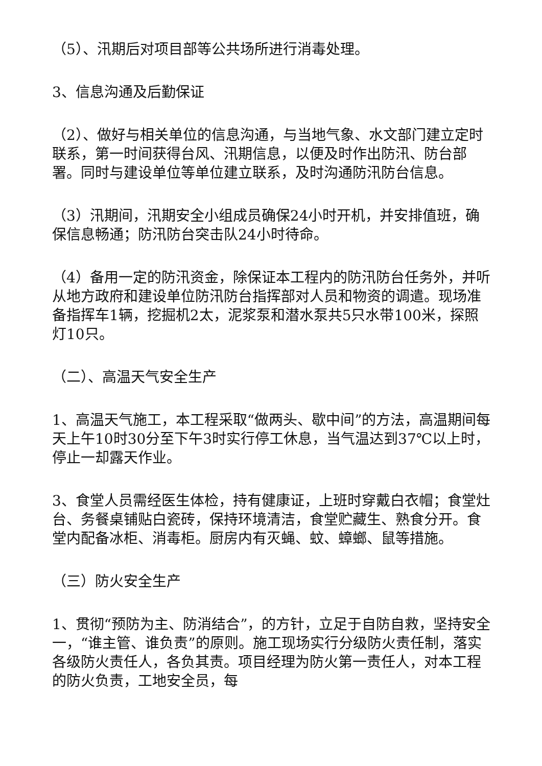（5）、汛期后对项目部等公共场所进行消毒处理。
3、信息沟通及后勤保证
（2）、做好与相关单位的信息沟通，与当地气象、水文部门建立定时联系，第一时间获得台风、汛期信息，以便及时作出防汛、防台部署。同时与建设单位等单位建立联系，及时沟通防汛防台信息。
（3）汛期间，汛期安全小组成员确保24小时开机，并安排值班，确保信息畅通；防汛防台突击队24小时待命。
（4）备用一定的防汛资金，除保证本工程内的防汛防台任务外，并听从地方政府和建设单位防汛防台指挥部对人员和物资的调遣。现场准备指挥车1辆，挖掘机2太，泥浆泵和潜水泵共5只水带100米，探照灯10只。
（二）、高温天气安全生产
1、高温天气施工，本工程采取“做两头、歇中间”的方法，高温期间每天上午10时30分至下午3时实行停工休息，当气温达到37℃以上时，停止一却露天作业。
3、食堂人员需经医生体检，持有健康证，上班时穿戴白衣帽；食堂灶台、务餐桌铺贴白瓷砖，保持环境清洁，食堂贮藏生、熟食分开。食堂内配备冰柜、消毒柜。厨房内有灭蝇、蚊、蟑螂、鼠等措施。
（三）防火安全生产
1、贯彻“预防为主、防消结合”，的方针，立足于自防自救，坚持安全一，“谁主管、谁负责”的原则。施工现场实行分级防火责任制，落实各级防火责任人，各负其责。项目经理为防火第一责任人，对本工程的防火负责，工地安全员，每